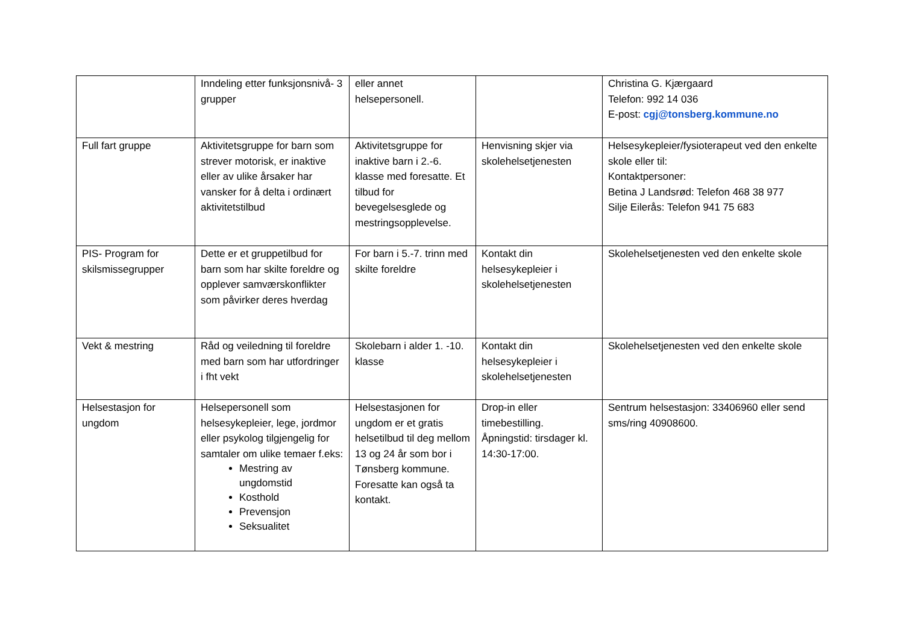| | Inndeling etter funksjonsnivå- 3 grupper | eller annet helsepersonell. | | Christina G. Kjærgaard Telefon: 992 14 036 E-post: cgj@tonsberg.kommune.no |
| Full fart gruppe | Aktivitetsgruppe for barn som strever motorisk, er inaktive eller av ulike årsaker har vansker for å delta i ordinært aktivitetstilbud | Aktivitetsgruppe for inaktive barn i 2.-6. klasse med foresatte. Et tilbud for bevegelsesglede og mestringsopplevelse. | Henvisning skjer via skolehelsetjenesten | Helsesykepleier/fysioterapeut ved den enkelte skole eller til: Kontaktpersoner: Betina J Landsrød: Telefon 468 38 977 Silje Eilerås: Telefon 941 75 683 |
| PIS- Program for skilsmissegrupper | Dette er et gruppetilbud for barn som har skilte foreldre og opplever samværskonflikter som påvirker deres hverdag | For barn i 5.-7. trinn med skilte foreldre | Kontakt din helsesykepleier i skolehelsetjenesten | Skolehelsetjenesten ved den enkelte skole |
| Vekt & mestring | Råd og veiledning til foreldre med barn som har utfordringer i fht vekt | Skolebarn i alder 1. -10. klasse | Kontakt din helsesykepleier i skolehelsetjenesten | Skolehelsetjenesten ved den enkelte skole |
| Helsestasjon for ungdom | Helsepersonell som helsesykepleier, lege, jordmor eller psykolog tilgjengelig for samtaler om ulike temaer f.eks: Mestring av ungdomstid Kosthold Prevensjon Seksualitet | Helsestasjonen for ungdom er et gratis helsetilbud til deg mellom 13 og 24 år som bor i Tønsberg kommune. Foresatte kan også ta kontakt. | Drop-in eller timebestilling. Åpningstid: tirsdager kl. 14:30-17:00. | Sentrum helsestasjon: 33406960 eller send sms/ring 40908600. |